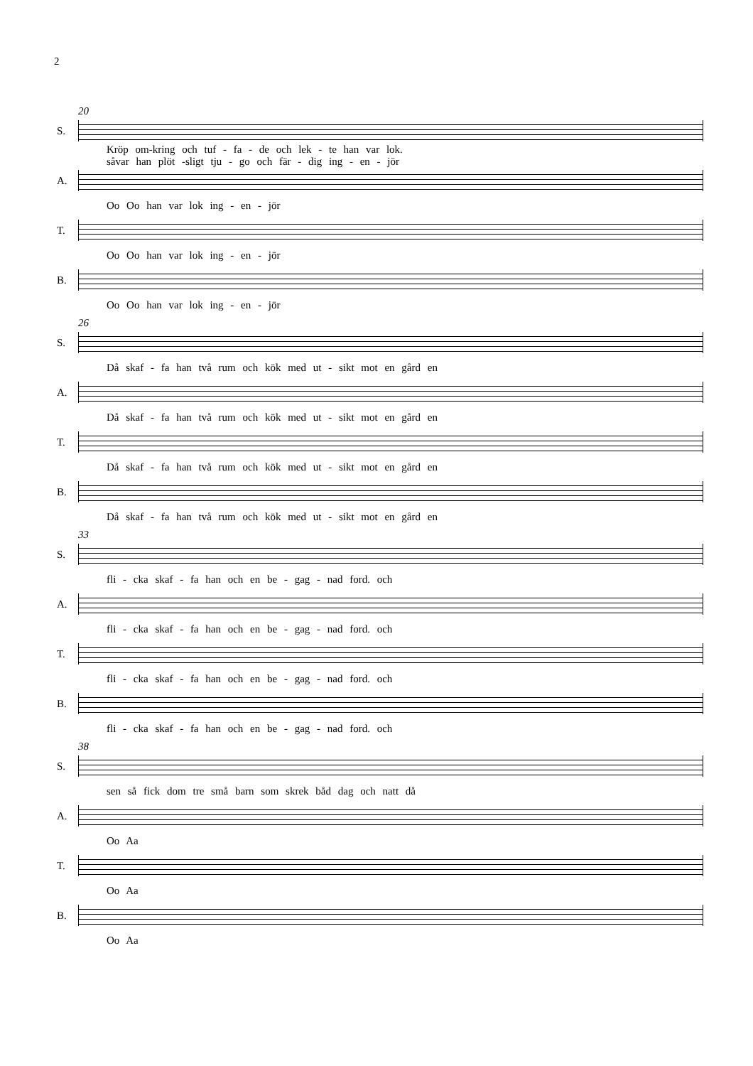2
20
S.
Kröp om-kring och tuf - fa - de och lek - te han var lok.
såvar han plöt -sligt tju - go och fär - dig ing - en - jör
A.
Oo Oo han var lok ing - en - jör
T.
Oo Oo han var lok ing - en - jör
B.
Oo Oo han var lok ing - en - jör
26
S.
Då skaf - fa han två rum och kök med ut - sikt mot en gård en
A.
Då skaf - fa han två rum och kök med ut - sikt mot en gård en
T.
Då skaf - fa han två rum och kök med ut - sikt mot en gård en
B.
Då skaf - fa han två rum och kök med ut - sikt mot en gård en
33
S.
fli - cka skaf - fa han och en be - gag - nad ford. och
A.
fli - cka skaf - fa han och en be - gag - nad ford. och
T.
fli - cka skaf - fa han och en be - gag - nad ford. och
B.
fli - cka skaf - fa han och en be - gag - nad ford. och
38
S.
sen så fick dom tre små barn som skrek båd dag och natt då
A.
Oo Aa
T.
Oo Aa
B.
Oo Aa